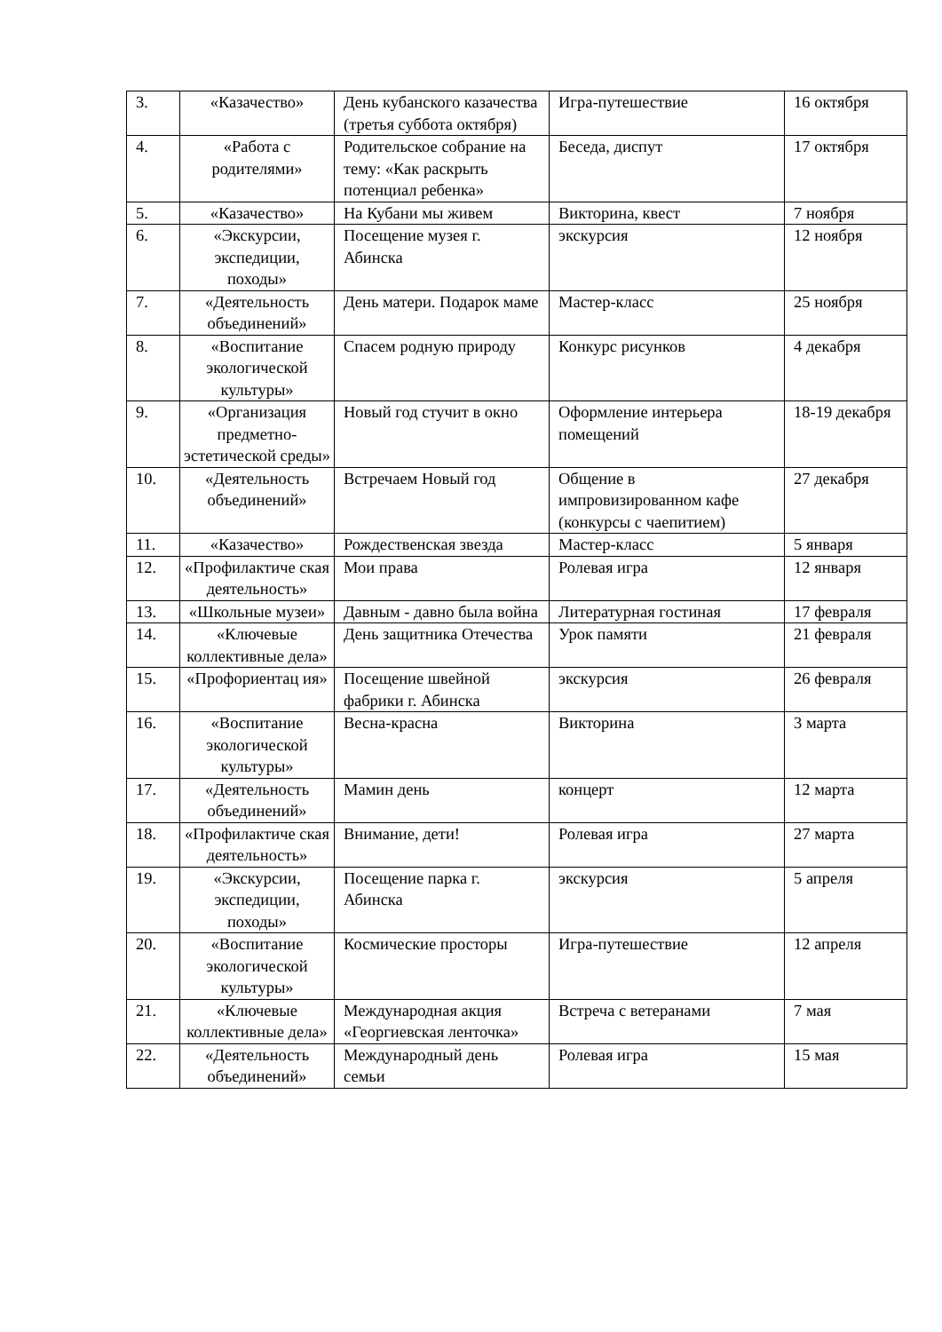| 3. | «Казачество» | День кубанского казачества (третья суббота октября) | Игра-путешествие | 16 октября |
| 4. | «Работа с родителями» | Родительское собрание на тему: «Как раскрыть потенциал ребенка» | Беседа, диспут | 17 октября |
| 5. | «Казачество» | На Кубани мы живем | Викторина, квест | 7 ноября |
| 6. | «Экскурсии, экспедиции, походы» | Посещение музея г. Абинска | экскурсия | 12 ноября |
| 7. | «Деятельность объединений» | День матери. Подарок маме | Мастер-класс | 25 ноября |
| 8. | «Воспитание экологической культуры» | Спасем родную природу | Конкурс рисунков | 4 декабря |
| 9. | «Организация предметно-эстетической среды» | Новый год стучит в окно | Оформление интерьера помещений | 18-19 декабря |
| 10. | «Деятельность объединений» | Встречаем Новый год | Общение в импровизированном кафе (конкурсы с чаепитием) | 27 декабря |
| 11. | «Казачество» | Рождественская звезда | Мастер-класс | 5 января |
| 12. | «Профилактиче ская деятельность» | Мои права | Ролевая игра | 12 января |
| 13. | «Школьные музеи» | Давным - давно была война | Литературная гостиная | 17 февраля |
| 14. | «Ключевые коллективные дела» | День защитника Отечества | Урок памяти | 21 февраля |
| 15. | «Профориентац ия» | Посещение швейной фабрики г. Абинска | экскурсия | 26 февраля |
| 16. | «Воспитание экологической культуры» | Весна-красна | Викторина | 3 марта |
| 17. | «Деятельность объединений» | Мамин день | концерт | 12 марта |
| 18. | «Профилактиче ская деятельность» | Внимание, дети! | Ролевая игра | 27 марта |
| 19. | «Экскурсии, экспедиции, походы» | Посещение парка г. Абинска | экскурсия | 5 апреля |
| 20. | «Воспитание экологической культуры» | Космические просторы | Игра-путешествие | 12 апреля |
| 21. | «Ключевые коллективные дела» | Международная акция «Георгиевская ленточка» | Встреча с ветеранами | 7 мая |
| 22. | «Деятельность объединений» | Международный день семьи | Ролевая игра | 15 мая |